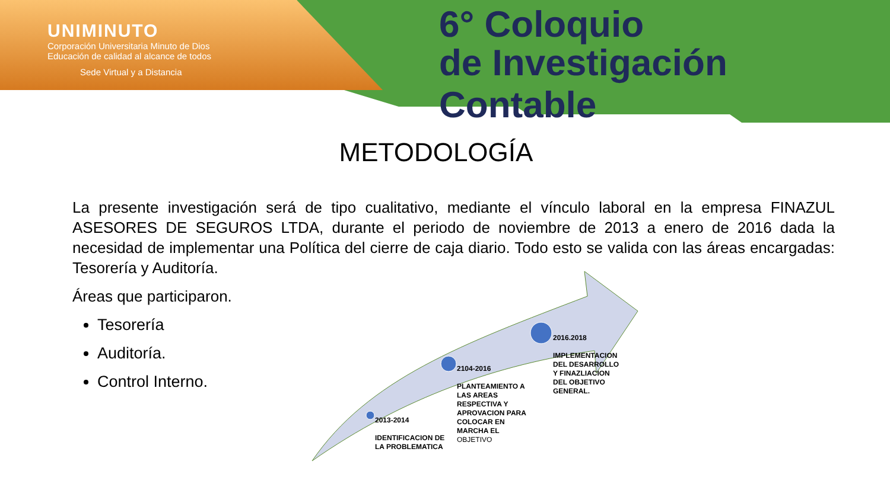UNIMINUTO
Corporación Universitaria Minuto de Dios
Educación de calidad al alcance de todos
Sede Virtual y a Distancia
6° Coloquio
de Investigación Contable
METODOLOGÍA
La presente investigación será de tipo cualitativo, mediante el vínculo laboral en la empresa FINAZUL ASESORES DE SEGUROS LTDA, durante el periodo de noviembre de 2013 a enero de 2016 dada la necesidad de implementar una Política del cierre de caja diario. Todo esto se valida con las áreas encargadas: Tesorería y Auditoría.
Áreas que participaron.
Tesorería
Auditoría.
Control Interno.
2013-2014
IDENTIFICACION DE
LA PROBLEMATICA
2104-2016
PLANTEAMIENTO A
LAS AREAS
RESPECTIVA Y
APROVACION PARA
COLOCAR EN
MARCHA EL
OBJETIVO
2016.2018
IMPLEMENTACION
DEL DESARROLLO
Y FINAZLIACION
DEL OBJETIVO
GENERAL.